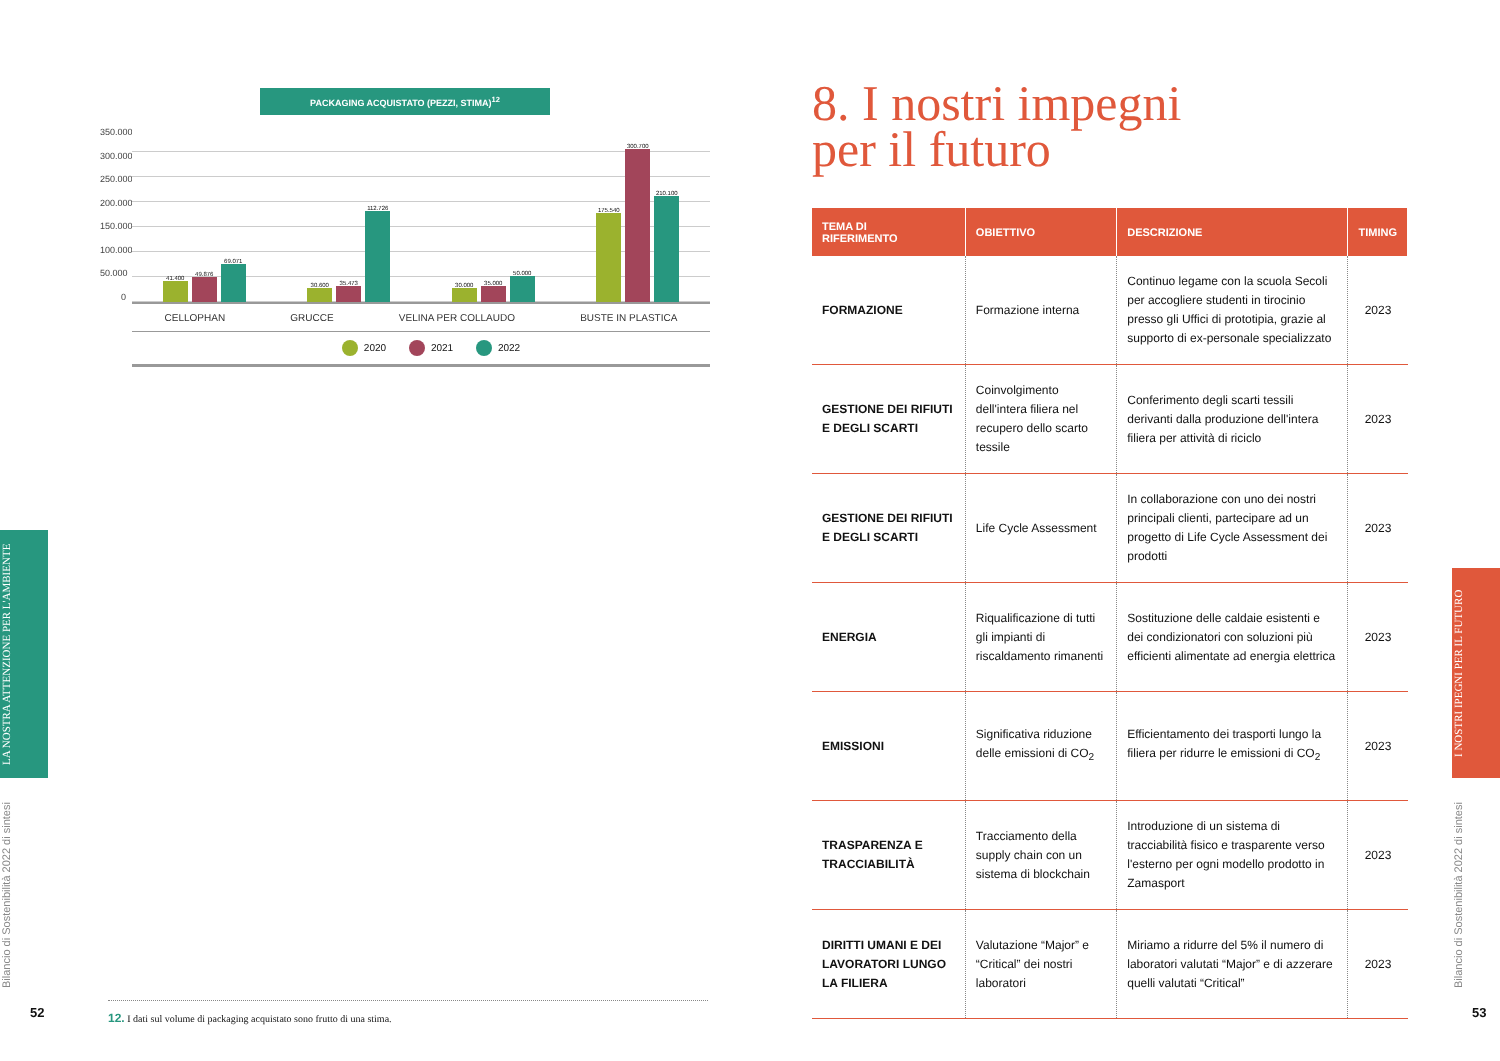LA NOSTRA ATTENZIONE PER L'AMBIENTE
PACKAGING ACQUISTATO (PEZZI, STIMA)<sup>12</sup>
350.000
300.000
250.000
200.000
150.000
100.000
50.000
0
41.400
49.876
69.071
30.600
35.473
112.726
30.000
35.000
50.000
175.540
300.700
210.100
CELLOPHAN GRUCCE VELINA PER COLLAUDO BUSTE IN PLASTICA
2020 2021 2022
Bilancio di Sostenibilità 2022 di sintesi
52 12. I dati sul volume di packaging acquistato sono frutto di una stima.
8. I nostri impegni
per il futuro
| TEMA DI RIFERIMENTO | OBIETTIVO | DESCRIZIONE | TIMING |
| --- | --- | --- | --- |
| FORMAZIONE | Formazione interna | Continuo legame con la scuola Secoli per accogliere studenti in tirocinio presso gli Uffici di prototipia, grazie al supporto di ex-personale specializzato | 2023 |
| GESTIONE DEI RIFIUTI E DEGLI SCARTI | Coinvolgimento dell'intera filiera nel recupero dello scarto tessile | Conferimento degli scarti tessili derivanti dalla produzione dell'intera filiera per attività di riciclo | 2023 |
| GESTIONE DEI RIFIUTI E DEGLI SCARTI | Life Cycle Assessment | In collaborazione con uno dei nostri principali clienti, partecipare ad un progetto di Life Cycle Assessment dei prodotti | 2023 |
| ENERGIA | Riqualificazione di tutti gli impianti di riscaldamento rimanenti | Sostituzione delle caldaie esistenti e dei condizionatori con soluzioni più efficienti alimentate ad energia elettrica | 2023 |
| EMISSIONI | Significativa riduzione delle emissioni di CO<sub>2</sub> | Efficientamento dei trasporti lungo la filiera per ridurre le emissioni di CO<sub>2</sub> | 2023 |
| TRASPARENZA E TRACCIABILITÀ | Tracciamento della supply chain con un sistema di blockchain | Introduzione di un sistema di tracciabilità fisico e trasparente verso l'esterno per ogni modello prodotto in Zamasport | 2023 |
| DIRITTI UMANI E DEI LAVORATORI LUNGO LA FILIERA | Valutazione “Major” e “Critical” dei nostri laboratori | Miriamo a ridurre del 5% il numero di laboratori valutati “Major” e di azzerare quelli valutati “Critical” | 2023 |
I NOSTRI IPEGNI PER IL FUTURO
Bilancio di Sostenibilità 2022 di sintesi
53